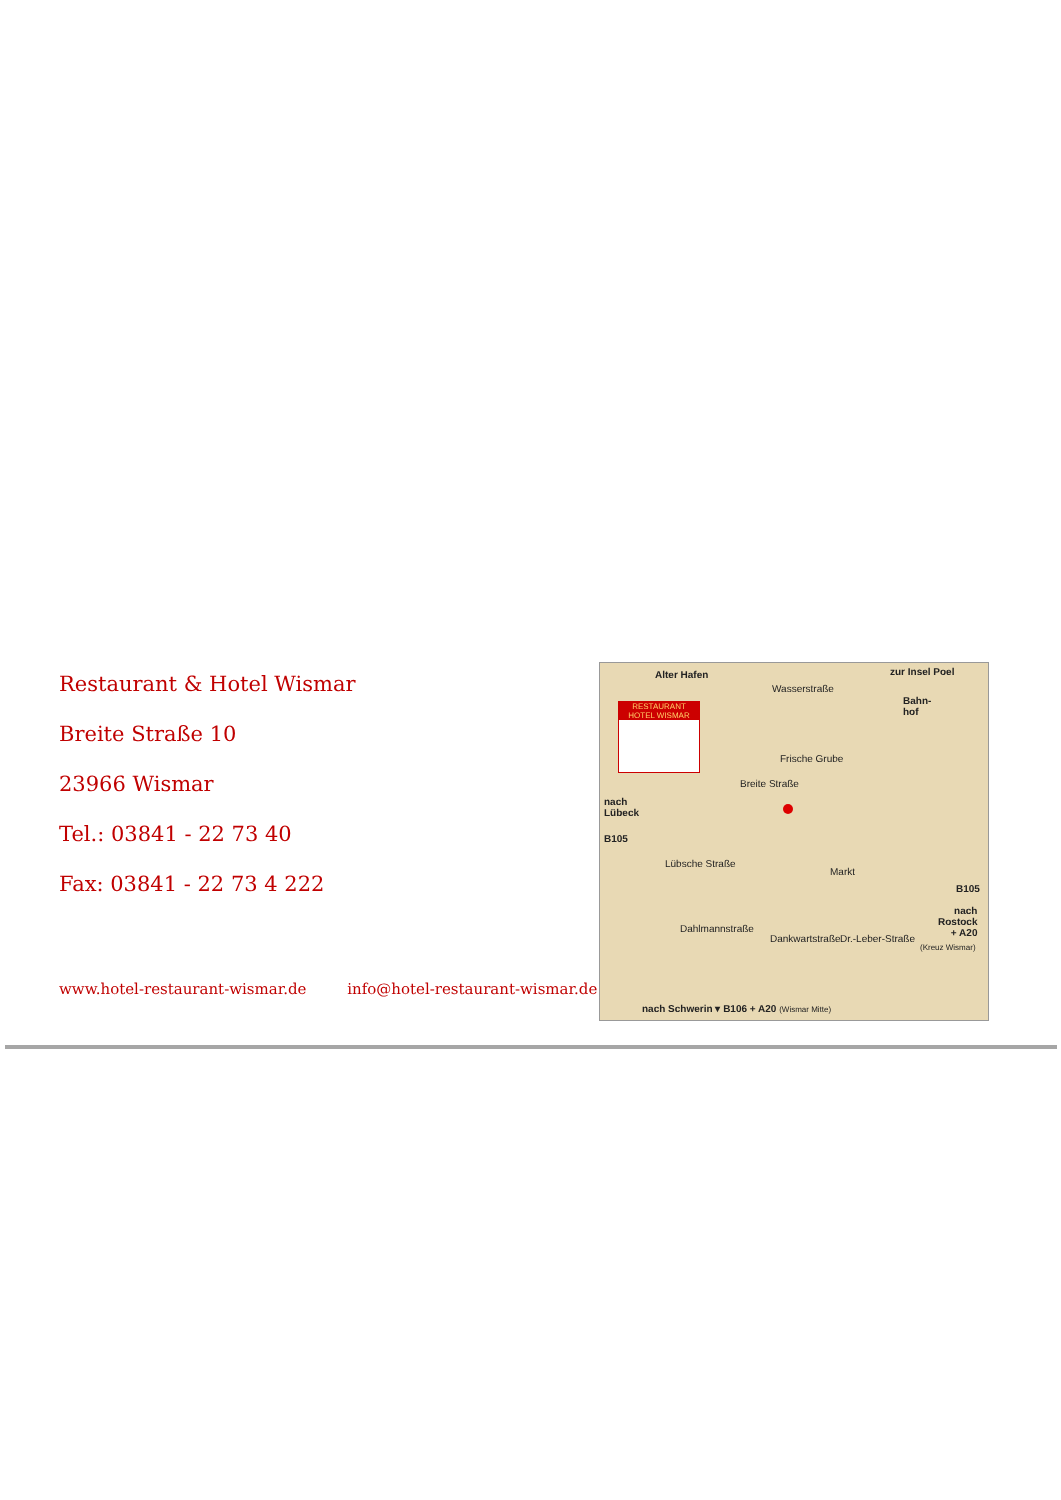Restaurant & Hotel Wismar
Breite Straße 10
23966 Wismar
Tel.: 03841 - 22 73 40
Fax: 03841 - 22 73 4 222
www.hotel-restaurant-wismar.de info@hotel-restaurant-wismar.de
Alter Hafen zur Insel Poel
Wasserstraße
Bahn-
hof
RESTAURANT
HOTEL WISMAR
Frische Grube
Breite Straße
nach
Lübeck
B105
Lübsche Straße
Markt
B105
nach
Rostock
+ A20
(Kreuz Wismar)
Dahlmannstraße
Dankwartstraße Dr.-Leber-Straße
nach Schwerin ▾ B106 + A20 (Wismar Mitte)